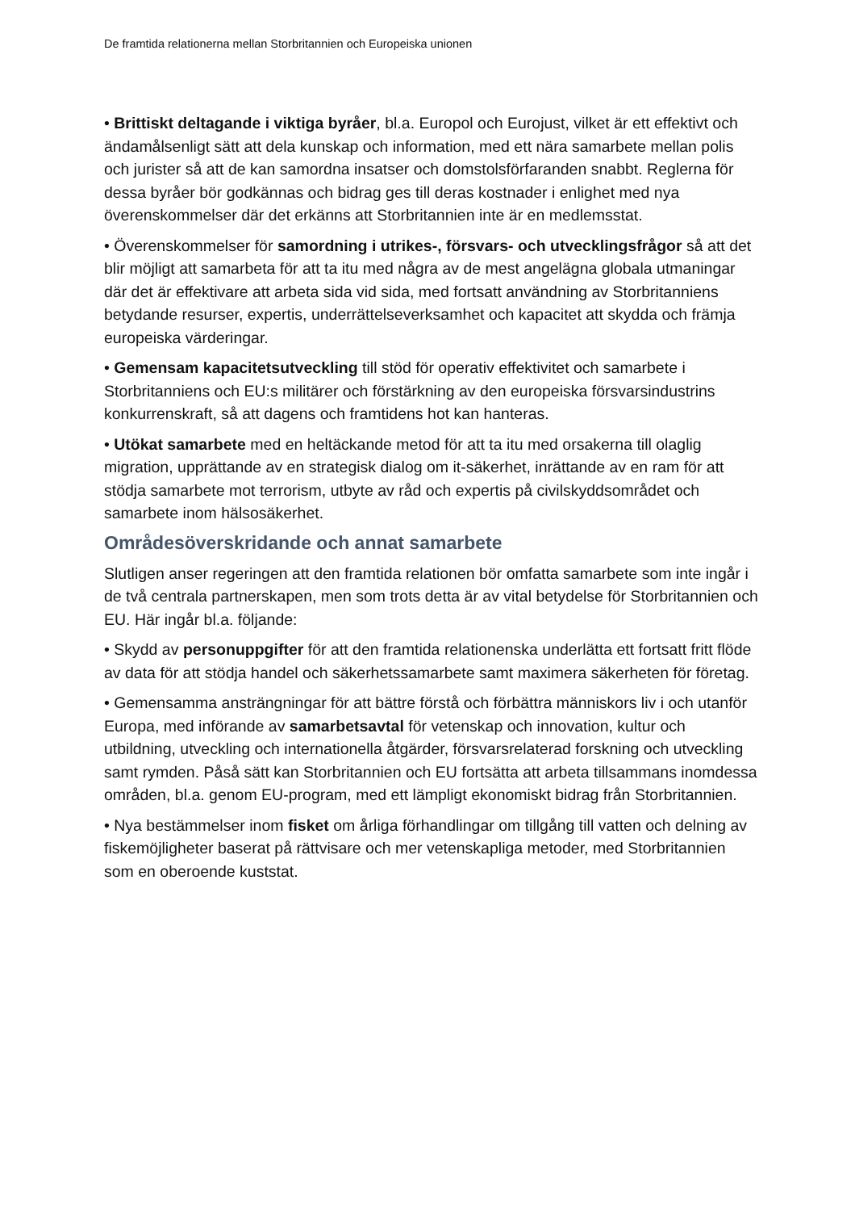De framtida relationerna mellan Storbritannien och Europeiska unionen
• Brittiskt deltagande i viktiga byråer, bl.a. Europol och Eurojust, vilket är ett effektivt och ändamålsenligt sätt att dela kunskap och information, med ett nära samarbete mellan polis och jurister så att de kan samordna insatser och domstolsförfaranden snabbt. Reglerna för dessa byråer bör godkännas och bidrag ges till deras kostnader i enlighet med nya överenskommelser där det erkänns att Storbritannien inte är en medlemsstat.
• Överenskommelser för samordning i utrikes-, försvars- och utvecklingsfrågor så att det blir möjligt att samarbeta för att ta itu med några av de mest angelägna globala utmaningar där det är effektivare att arbeta sida vid sida, med fortsatt användning av Storbritanniens betydande resurser, expertis, underrättelseverksamhet och kapacitet att skydda och främja europeiska värderingar.
• Gemensam kapacitetsutveckling till stöd för operativ effektivitet och samarbete i Storbritanniens och EU:s militärer och förstärkning av den europeiska försvarsindustrins konkurrenskraft, så att dagens och framtidens hot kan hanteras.
• Utökat samarbete med en heltäckande metod för att ta itu med orsakerna till olaglig migration, upprättande av en strategisk dialog om it-säkerhet, inrättande av en ram för att stödja samarbete mot terrorism, utbyte av råd och expertis på civilskyddsområdet och samarbete inom hälsosäkerhet.
Områdesöverskridande och annat samarbete
Slutligen anser regeringen att den framtida relationen bör omfatta samarbete som inte ingår i de två centrala partnerskapen, men som trots detta är av vital betydelse för Storbritannien och EU. Här ingår bl.a. följande:
• Skydd av personuppgifter för att den framtida relationenska underlätta ett fortsatt fritt flöde av data för att stödja handel och säkerhetssamarbete samt maximera säkerheten för företag.
• Gemensamma ansträngningar för att bättre förstå och förbättra människors liv i och utanför Europa, med införande av samarbetsavtal för vetenskap och innovation, kultur och utbildning, utveckling och internationella åtgärder, försvarsrelaterad forskning och utveckling samt rymden. Påså sätt kan Storbritannien och EU fortsätta att arbeta tillsammans inomdessa områden, bl.a. genom EU-program, med ett lämpligt ekonomiskt bidrag från Storbritannien.
• Nya bestämmelser inom fisket om årliga förhandlingar om tillgång till vatten och delning av fiskemöjligheter baserat på rättvisare och mer vetenskapliga metoder, med Storbritannien som en oberoende kuststat.